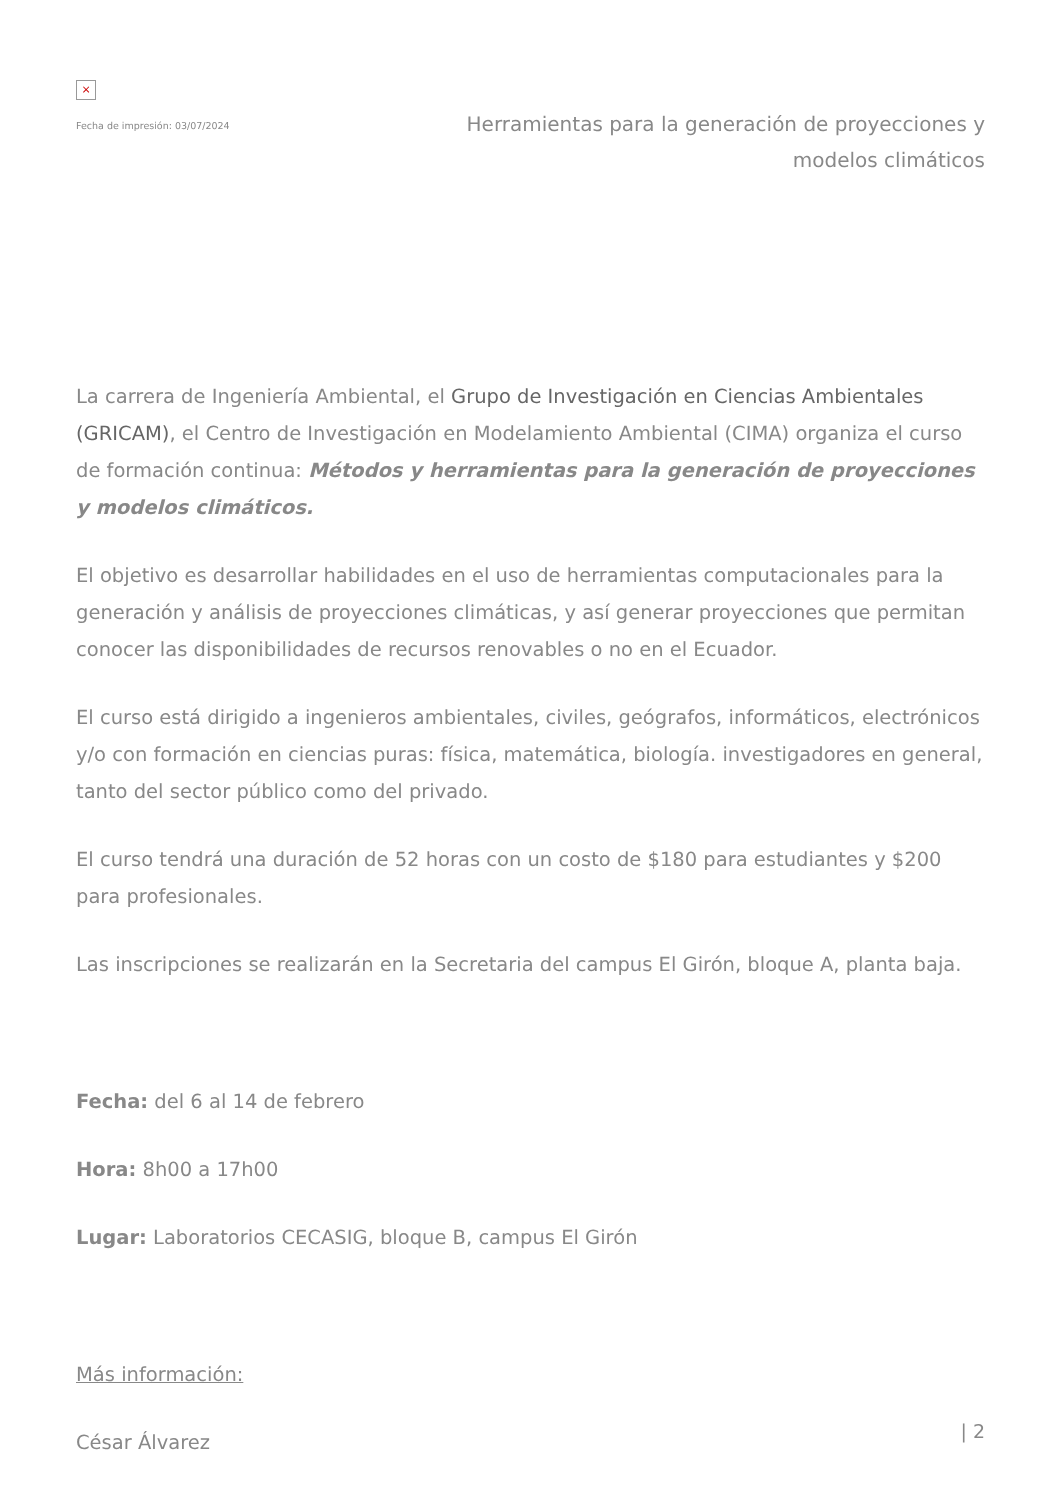×
Fecha de impresión: 03/07/2024
Herramientas para la generación de proyecciones y modelos climáticos
La carrera de Ingeniería Ambiental, el Grupo de Investigación en Ciencias Ambientales (GRICAM), el Centro de Investigación en Modelamiento Ambiental (CIMA) organiza el curso de formación continua: Métodos y herramientas para la generación de proyecciones y modelos climáticos.
El objetivo es desarrollar habilidades en el uso de herramientas computacionales para la generación y análisis de proyecciones climáticas, y así generar proyecciones que permitan conocer las disponibilidades de recursos renovables o no en el Ecuador.
El curso está dirigido a ingenieros ambientales, civiles, geógrafos, informáticos, electrónicos y/o con formación en ciencias puras: física, matemática, biología. investigadores en general, tanto del sector público como del privado.
El curso tendrá una duración de 52 horas con un costo de $180 para estudiantes y $200 para profesionales.
Las inscripciones se realizarán en la Secretaria del campus El Girón, bloque A, planta baja.
Fecha: del 6 al 14 de febrero
Hora: 8h00 a 17h00
Lugar: Laboratorios CECASIG, bloque B, campus El Girón
Más información:
César Álvarez
| 2